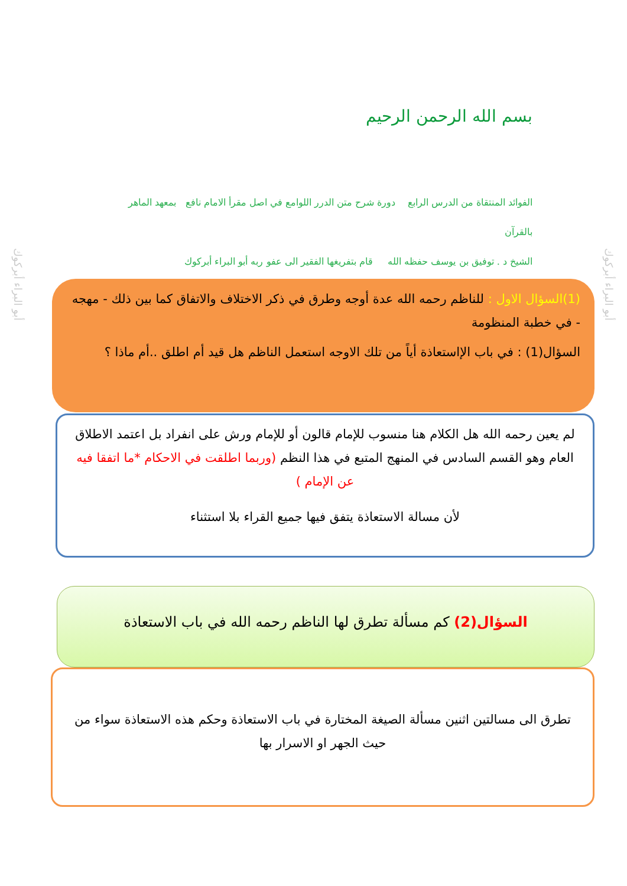بسم الله الرحمن الرحيم
الفوائد المنتقاة من الدرس الرابع دورة شرح متن الدرر اللوامع في اصل مقرأ الامام نافع بمعهد الماهر بالقرآن
الشيخ د . توفيق بن يوسف حفظه الله قام بتفريغها الفقير الى عفو ربه أبو البراء أبركوك
أبو البراء أبركوك
أبو البراء أبركوك
(1)السؤال الاول : للناظم رحمه الله عدة أوجه وطرق في ذكر الاختلاف والاتفاق كما بين ذلك - مهجه - في خطبة المنظومة
السؤال(1) : في باب الإاستعاذة أياً من تلك الاوجه استعمل الناظم هل قيد أم اطلق ..أم ماذا ؟
لم يعين رحمه الله هل الكلام هنا منسوب للإمام قالون أو للإمام ورش على انفراد بل اعتمد الاطلاق العام وهو القسم السادس في المنهج المتبع في هذا النظم (وربما اطلقت في الاحكام *ما اتفقا فيه عن الإمام )
لأن مسالة الاستعاذة يتفق فيها جميع القراء بلا استثناء
السؤال(2) كم مسألة تطرق لها الناظم رحمه الله في باب الاستعاذة
تطرق الى مسالتين اثنين مسألة الصيغة المختارة في باب الاستعاذة وحكم هذه الاستعاذة سواء من حيث الجهر او الاسرار بها